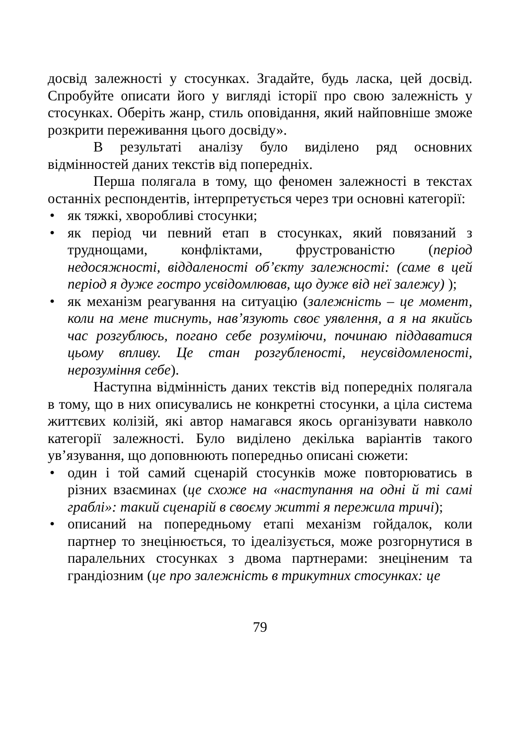досвід залежності у стосунках. Згадайте, будь ласка, цей досвід. Спробуйте описати його у вигляді історії про свою залежність у стосунках. Оберіть жанр, стиль оповідання, який найповніше зможе розкрити переживання цього досвіду».
В результаті аналізу було виділено ряд основних відмінностей даних текстів від попередніх.
Перша полягала в тому, що феномен залежності в текстах останніх респондентів, інтерпретується через три основні категорії:
• як тяжкі, хворобливі стосунки;
• як період чи певний етап в стосунках, який повязаний з труднощами, конфліктами, фрустрованістю (період недосяжності, віддаленості об’єкту залежності: (саме в цей період я дуже гостро усвідомлював, що дуже від неї залежу) );
• як механізм реагування на ситуацію (залежність – це момент, коли на мене тиснуть, нав’язують своє уявлення, а я на якийсь час розгублюсь, погано себе розуміючи, починаю піддаватися цьому впливу. Це стан розгубленості, неусвідомленості, нерозуміння себе).
Наступна відмінність даних текстів від попередніх полягала в тому, що в них описувались не конкретні стосунки, а ціла система життєвих колізій, які автор намагався якось організувати навколо категорії залежності. Було виділено декілька варіантів такого ув’язування, що доповнюють попередньо описані сюжети:
• один і той самий сценарій стосунків може повторюватись в різних взаєминах (це схоже на «наступання на одні й ті самі граблі»: такий сценарій в своєму житті я пережила тричі);
• описаний на попередньому етапі механізм гойдалок, коли партнер то знецінюється, то ідеалізується, може розгорнутися в паралельних стосунках з двома партнерами: знеціненим та грандіозним (це про залежність в трикутних стосунках: це
79